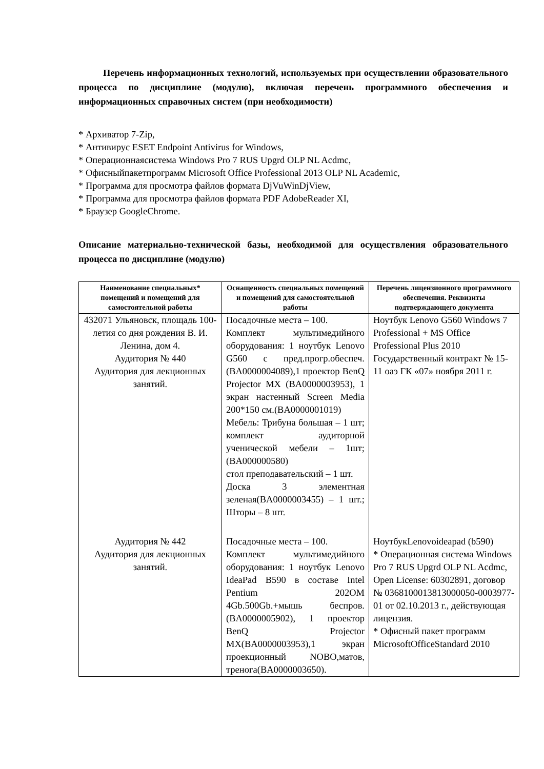Перечень информационных технологий, используемых при осуществлении образовательного процесса по дисциплине (модулю), включая перечень программного обеспечения и информационных справочных систем (при необходимости)
* Архиватор 7-Zip,
* Антивирус ESET Endpoint Antivirus for Windows,
* Операционнаясистема Windows Pro 7 RUS Upgrd OLP NL Acdmc,
* Офисныйпакетпрограмм Microsoft Office Professional 2013 OLP NL Academic,
* Программа для просмотра файлов формата DjVuWinDjView,
* Программа для просмотра файлов формата PDF AdobeReader XI,
* Браузер GoogleChrome.
Описание материально-технической базы, необходимой для осуществления образовательного процесса по дисциплине (модулю)
| Наименование специальных* помещений и помещений для самостоятельной работы | Оснащенность специальных помещений и помещений для самостоятельной работы | Перечень лицензионного программного обеспечения. Реквизиты подтверждающего документа |
| --- | --- | --- |
| 432071 Ульяновск, площадь 100-летия со дня рождения В. И. Ленина, дом 4. Аудитория № 440 Аудитория для лекционных занятий. | Посадочные места – 100. Комплект мультимедийного оборудования: 1 ноутбук Lenovo G560 с пред.прогр.обеспеч. (BA0000004089),1 проектор BenQ Projector MX (BA0000003953), 1 экран настенный Screen Media 200*150 см.(BA0000001019) Мебель: Трибуна большая – 1 шт; комплект аудиторной ученической мебели – 1шт; (BA000000580) стол преподавательский – 1 шт. Доска 3 элементная зеленая(BA0000003455) – 1 шт.; Шторы – 8 шт. | Ноутбук Lenovo G560 Windows 7 Professional + MS Office Professional Plus 2010 Государственный контракт № 15-11 оаэ ГК «07» ноября 2011 г. |
| Аудитория № 442 Аудитория для лекционных занятий. | Посадочные места – 100. Комплект мультимедийного оборудования: 1 ноутбук Lenovo IdeaPad B590 в составе Intel Pentium 202OM 4Gb.500Gb.+мышь беспров. (BA0000005902), 1 проектор BenQ Projector MX(BA0000003953),1 экран проекционный NOBO,матов, тренога(BA0000003650). | НоутбукLenovoideapad (b590) * Операционная система Windows Pro 7 RUS Upgrd OLP NL Acdmc, Open License: 60302891, договор № 0368100013813000050-0003977-01 от 02.10.2013 г., действующая лицензия. * Офисный пакет программ MicrosoftOfficeStandard 2010 |